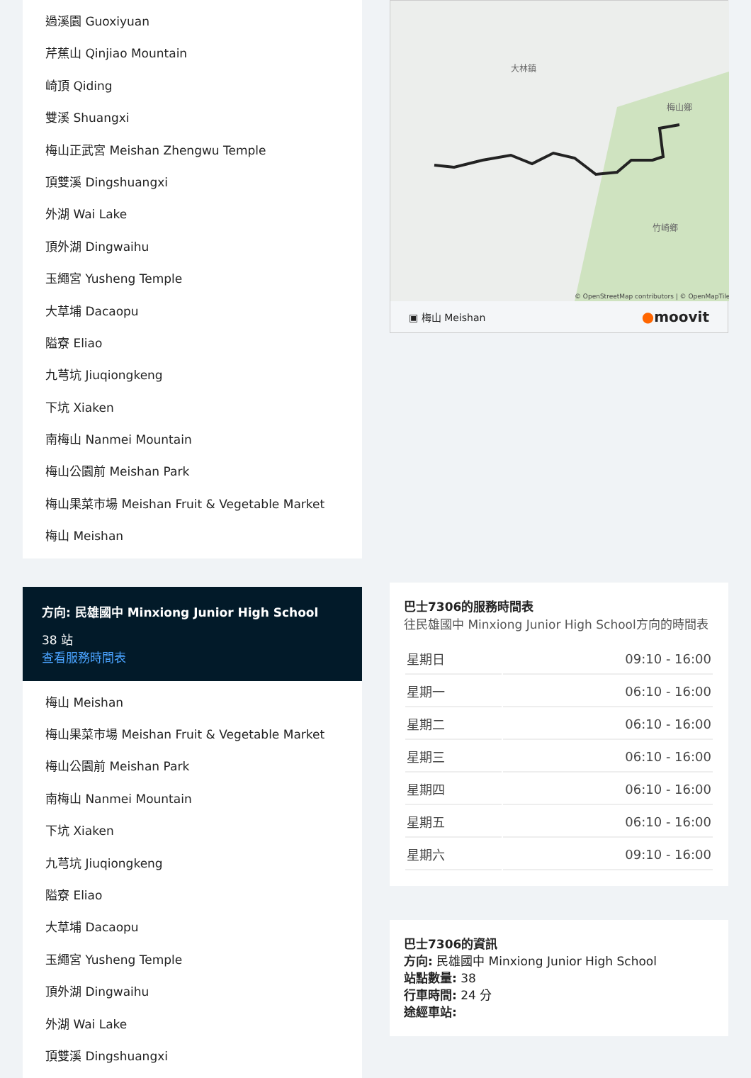過溪園 Guoxiyuan
芹蕉山 Qinjiao Mountain
崎頂 Qiding
雙溪 Shuangxi
梅山正武宮 Meishan Zhengwu Temple
頂雙溪 Dingshuangxi
外湖 Wai Lake
頂外湖 Dingwaihu
玉繩宮 Yusheng Temple
大草埔 Dacaopu
隘寮 Eliao
九芎坑 Jiuqiongkeng
下坑 Xiaken
南梅山 Nanmei Mountain
梅山公園前 Meishan Park
梅山果菜市場 Meishan Fruit & Vegetable Market
梅山 Meishan
方向: 民雄國中 Minxiong Junior High School
38 站
查看服務時間表
梅山 Meishan
梅山果菜市場 Meishan Fruit & Vegetable Market
梅山公園前 Meishan Park
南梅山 Nanmei Mountain
下坑 Xiaken
九芎坑 Jiuqiongkeng
隘寮 Eliao
大草埔 Dacaopu
玉繩宮 Yusheng Temple
頂外湖 Dingwaihu
外湖 Wai Lake
頂雙溪 Dingshuangxi
大林鎮
梅山鄉
竹崎鄉
© OpenStreetMap contributors | © OpenMapTiles
▣ 梅山 Meishan ●moovit
巴士7306的服務時間表
往民雄國中 Minxiong Junior High School方向的時間表
| 星期日 | 09:10 - 16:00 |
| 星期一 | 06:10 - 16:00 |
| 星期二 | 06:10 - 16:00 |
| 星期三 | 06:10 - 16:00 |
| 星期四 | 06:10 - 16:00 |
| 星期五 | 06:10 - 16:00 |
| 星期六 | 09:10 - 16:00 |
巴士7306的資訊
方向: 民雄國中 Minxiong Junior High School
站點數量: 38
行車時間: 24 分
途經車站: